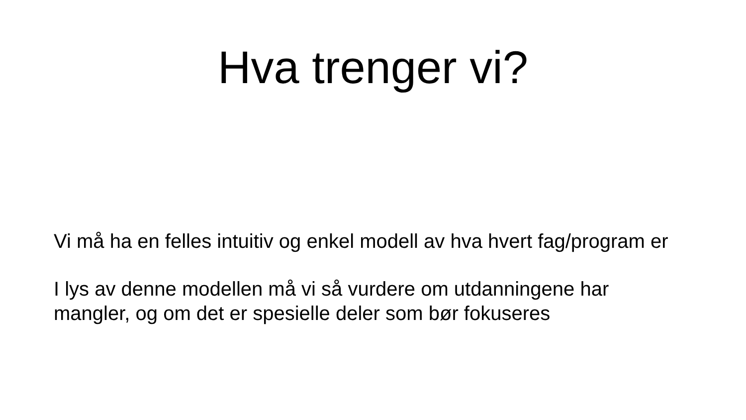Hva trenger vi?
Vi må ha en felles intuitiv og enkel modell av hva hvert fag/program er
I lys av denne modellen må vi så vurdere om utdanningene har
mangler, og om det er spesielle deler som bør fokuseres